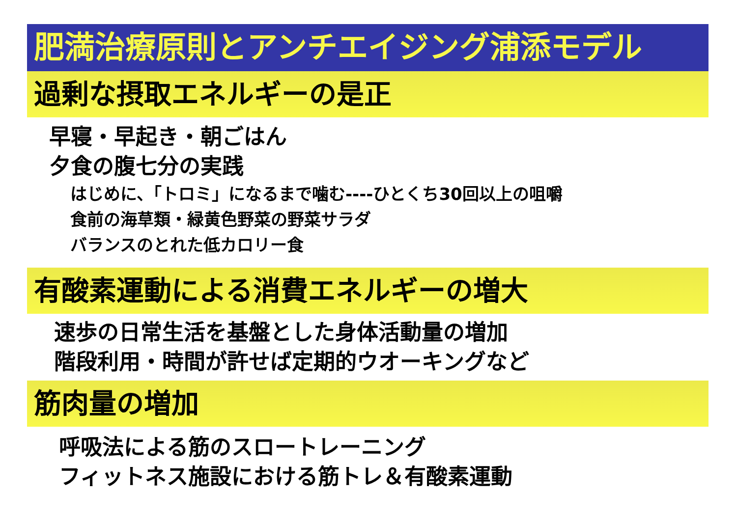肥満治療原則とアンチエイジング浦添モデル
過剰な摂取エネルギーの是正
早寝・早起き・朝ごはん
夕食の腹七分の実践
はじめに、「トロミ」になるまで噛む----ひとくち30回以上の咀嚼
食前の海草類・緑黄色野菜の野菜サラダ
バランスのとれた低カロリー食
有酸素運動による消費エネルギーの増大
速歩の日常生活を基盤とした身体活動量の増加
階段利用・時間が許せば定期的ウオーキングなど
筋肉量の増加
呼吸法による筋のスロートレーニング
フィットネス施設における筋トレ＆有酸素運動